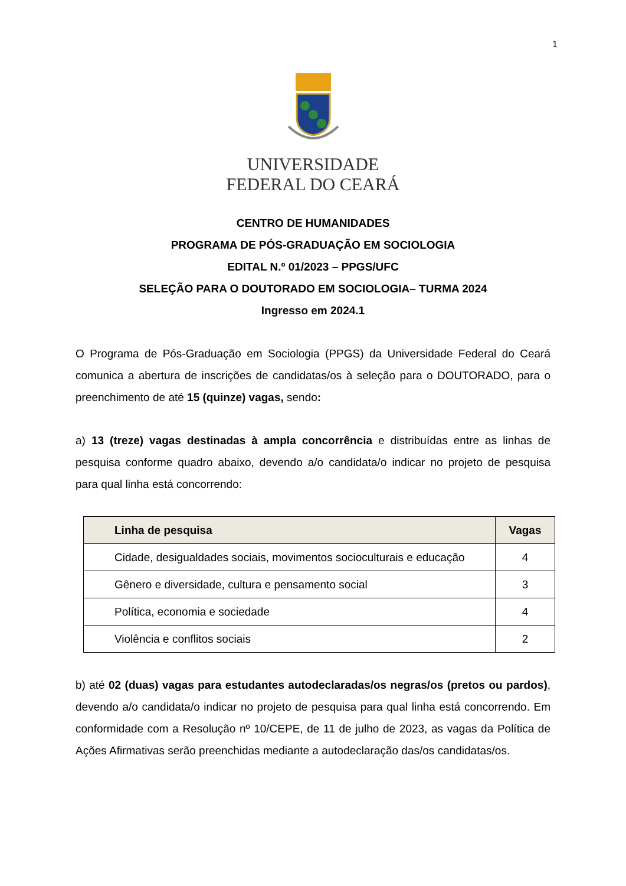1
UNIVERSIDADE
FEDERAL DO CEARÁ
CENTRO DE HUMANIDADES
PROGRAMA DE PÓS-GRADUAÇÃO EM SOCIOLOGIA
EDITAL N.º 01/2023 – PPGS/UFC
SELEÇÃO PARA O DOUTORADO EM SOCIOLOGIA– TURMA 2024
Ingresso em 2024.1
O Programa de Pós-Graduação em Sociologia (PPGS) da Universidade Federal do Ceará comunica a abertura de inscrições de candidatas/os à seleção para o DOUTORADO, para o preenchimento de até 15 (quinze) vagas, sendo:
a) 13 (treze) vagas destinadas à ampla concorrência e distribuídas entre as linhas de pesquisa conforme quadro abaixo, devendo a/o candidata/o indicar no projeto de pesquisa para qual linha está concorrendo:
| Linha de pesquisa | Vagas |
| --- | --- |
| Cidade, desigualdades sociais, movimentos socioculturais e educação | 4 |
| Gênero e diversidade, cultura e pensamento social | 3 |
| Política, economia e sociedade | 4 |
| Violência e conflitos sociais | 2 |
b) até 02 (duas) vagas para estudantes autodeclaradas/os negras/os (pretos ou pardos), devendo a/o candidata/o indicar no projeto de pesquisa para qual linha está concorrendo. Em conformidade com a Resolução nº 10/CEPE, de 11 de julho de 2023, as vagas da Política de Ações Afirmativas serão preenchidas mediante a autodeclaração das/os candidatas/os.